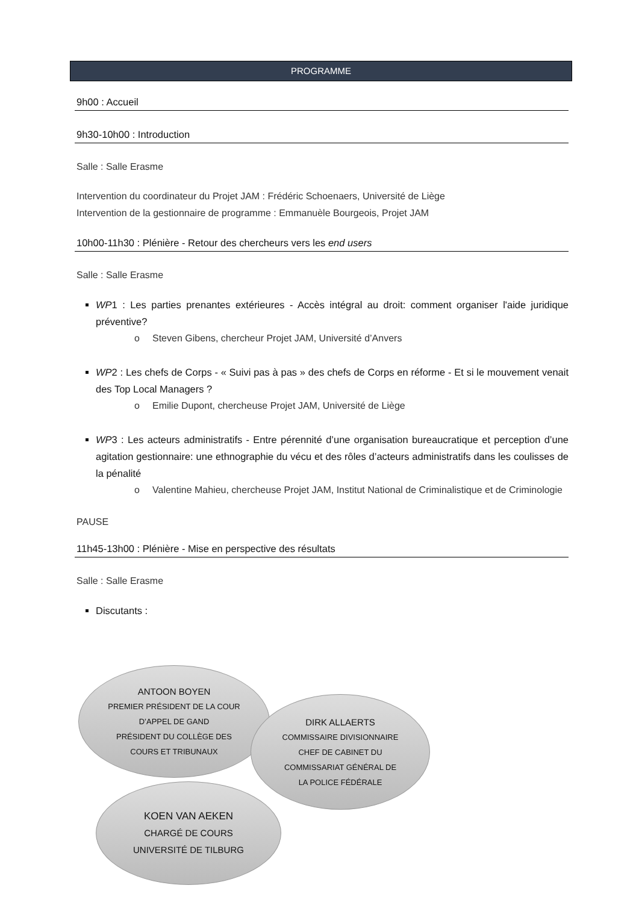PROGRAMME
9h00 : Accueil
9h30-10h00 : Introduction
Salle : Salle Erasme
Intervention du coordinateur du Projet JAM : Frédéric Schoenaers, Université de Liège
Intervention de la gestionnaire de programme : Emmanuèle Bourgeois, Projet JAM
10h00-11h30 : Plénière - Retour des chercheurs vers les end users
Salle : Salle Erasme
WP1 : Les parties prenantes extérieures - Accès intégral au droit: comment organiser l'aide juridique préventive?
o Steven Gibens, chercheur Projet JAM, Université d’Anvers
WP2 : Les chefs de Corps - « Suivi pas à pas » des chefs de Corps en réforme - Et si le mouvement venait des Top Local Managers ?
o Emilie Dupont, chercheuse Projet JAM, Université de Liège
WP3 : Les acteurs administratifs - Entre pérennité d’une organisation bureaucratique et perception d’une agitation gestionnaire: une ethnographie du vécu et des rôles d’acteurs administratifs dans les coulisses de la pénalité
o Valentine Mahieu, chercheuse Projet JAM, Institut National de Criminalistique et de Criminologie
PAUSE
11h45-13h00 : Plénière - Mise en perspective des résultats
Salle : Salle Erasme
Discutants :
ANTOON BOYEN
PREMIER PRÉSIDENT DE LA COUR
D’APPEL DE GAND
PRÉSIDENT DU COLLÈGE DES
COURS ET TRIBUNAUX
DIRK ALLAERTS
COMMISSAIRE DIVISIONNAIRE
CHEF DE CABINET DU
COMMISSARIAT GÉNÉRAL DE
LA POLICE FÉDÉRALE
KOEN VAN AEKEN
CHARGÉ DE COURS
UNIVERSITÉ DE TILBURG